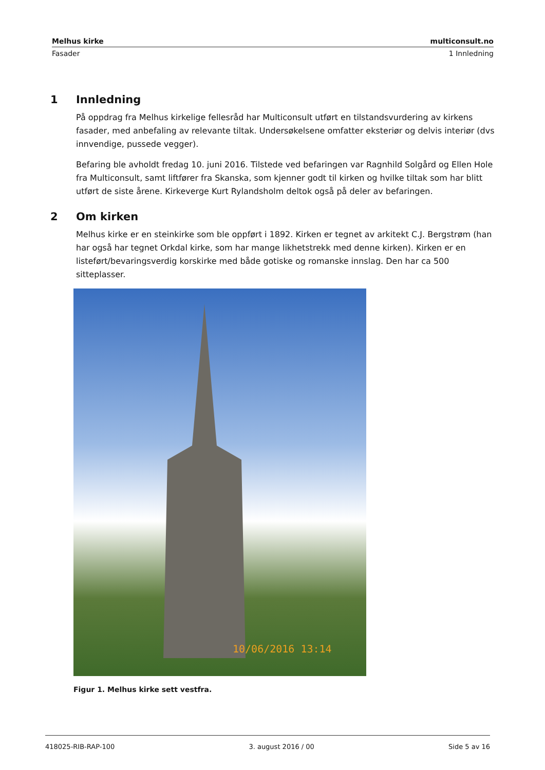Melhus kirke multiconsult.no
Fasader 1 Innledning
1 Innledning
På oppdrag fra Melhus kirkelige fellesråd har Multiconsult utført en tilstandsvurdering av kirkens fasader, med anbefaling av relevante tiltak. Undersøkelsene omfatter eksteriør og delvis interiør (dvs innvendige, pussede vegger).
Befaring ble avholdt fredag 10. juni 2016. Tilstede ved befaringen var Ragnhild Solgård og Ellen Hole fra Multiconsult, samt liftfører fra Skanska, som kjenner godt til kirken og hvilke tiltak som har blitt utført de siste årene. Kirkeverge Kurt Rylandsholm deltok også på deler av befaringen.
2 Om kirken
Melhus kirke er en steinkirke som ble oppført i 1892. Kirken er tegnet av arkitekt C.J. Bergstrøm (han har også har tegnet Orkdal kirke, som har mange likhetstrekk med denne kirken). Kirken er en listeført/bevaringsverdig korskirke med både gotiske og romanske innslag. Den har ca 500 sitteplasser.
10/06/2016 13:14
Figur 1. Melhus kirke sett vestfra.
418025-RIB-RAP-100 3. august 2016 / 00 Side 5 av 16